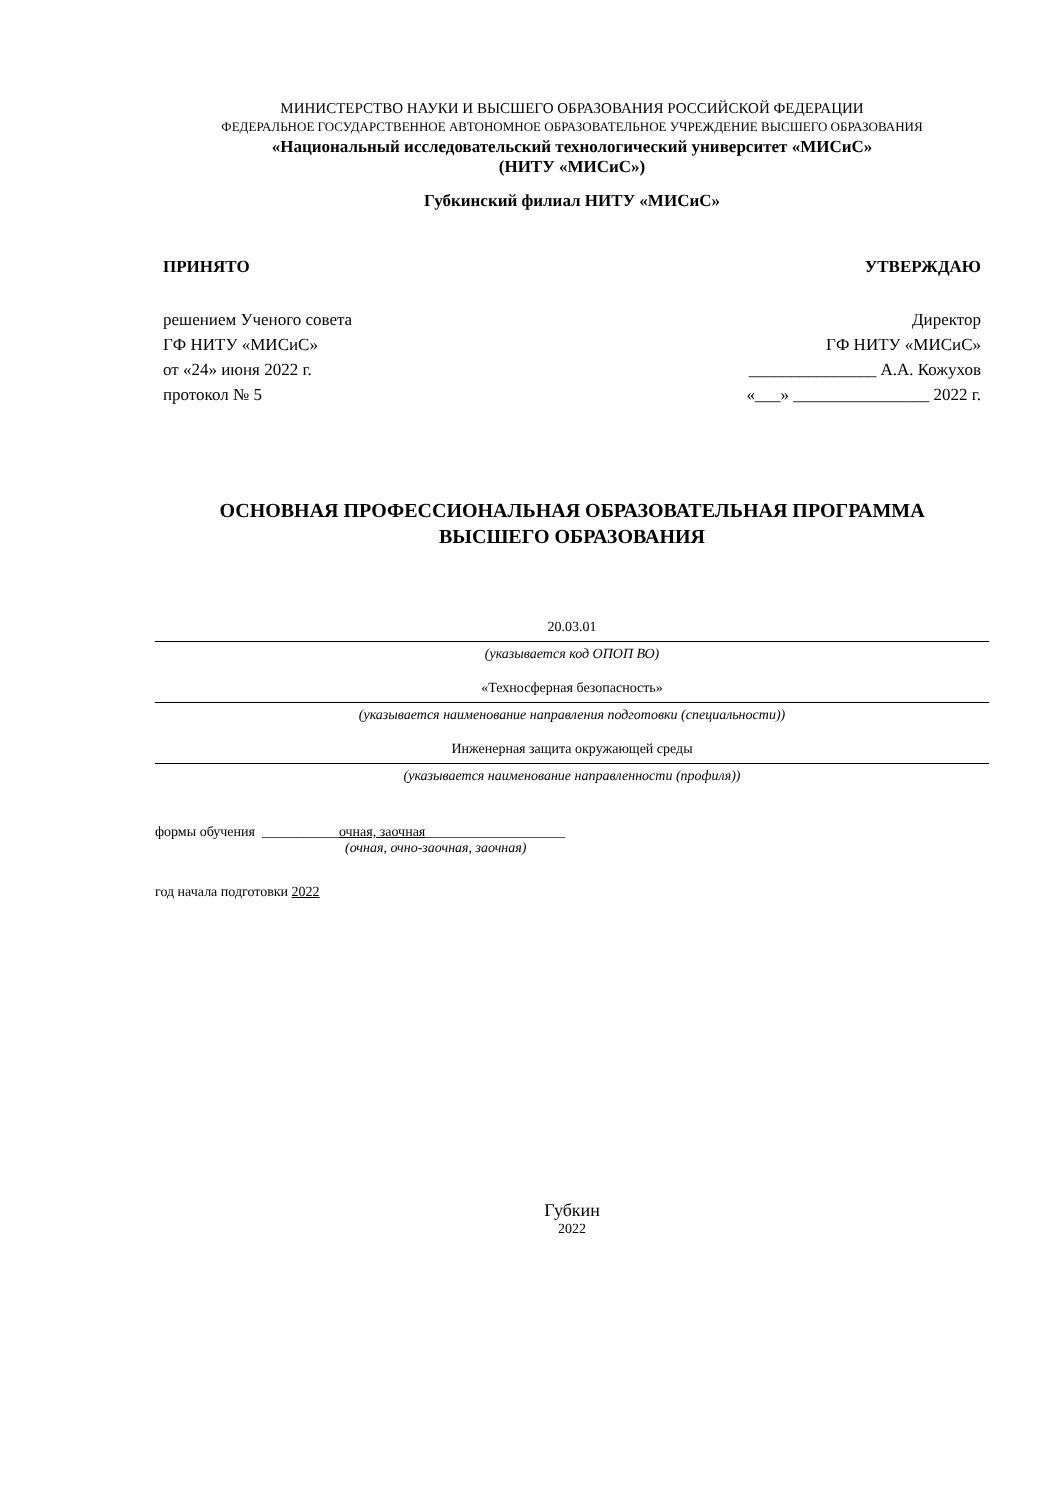МИНИСТЕРСТВО НАУКИ И ВЫСШЕГО ОБРАЗОВАНИЯ РОССИЙСКОЙ ФЕДЕРАЦИИ
ФЕДЕРАЛЬНОЕ ГОСУДАРСТВЕННОЕ АВТОНОМНОЕ ОБРАЗОВАТЕЛЬНОЕ УЧРЕЖДЕНИЕ ВЫСШЕГО ОБРАЗОВАНИЯ
«Национальный исследовательский технологический университет «МИСиС»
(НИТУ «МИСиС»)
Губкинский филиал НИТУ «МИСиС»
ПРИНЯТО УТВЕРЖДАЮ
решением Ученого совета
ГФ НИТУ «МИСиС»
от «24» июня 2022 г.
протокол № 5
Директор
ГФ НИТУ «МИСиС»
_______________ А.А. Кожухов
«___» ________________ 2022 г.
ОСНОВНАЯ ПРОФЕССИОНАЛЬНАЯ ОБРАЗОВАТЕЛЬНАЯ ПРОГРАММА
ВЫСШЕГО ОБРАЗОВАНИЯ
20.03.01
(указывается код ОПОП ВО)
«Техносферная безопасность»
(указывается наименование направления подготовки (специальности))
Инженерная защита окружающей среды
(указывается наименование направленности (профиля))
формы обучения ___________очная, заочная____________________
(очная, очно-заочная, заочная)
год начала подготовки 2022
Губкин
2022